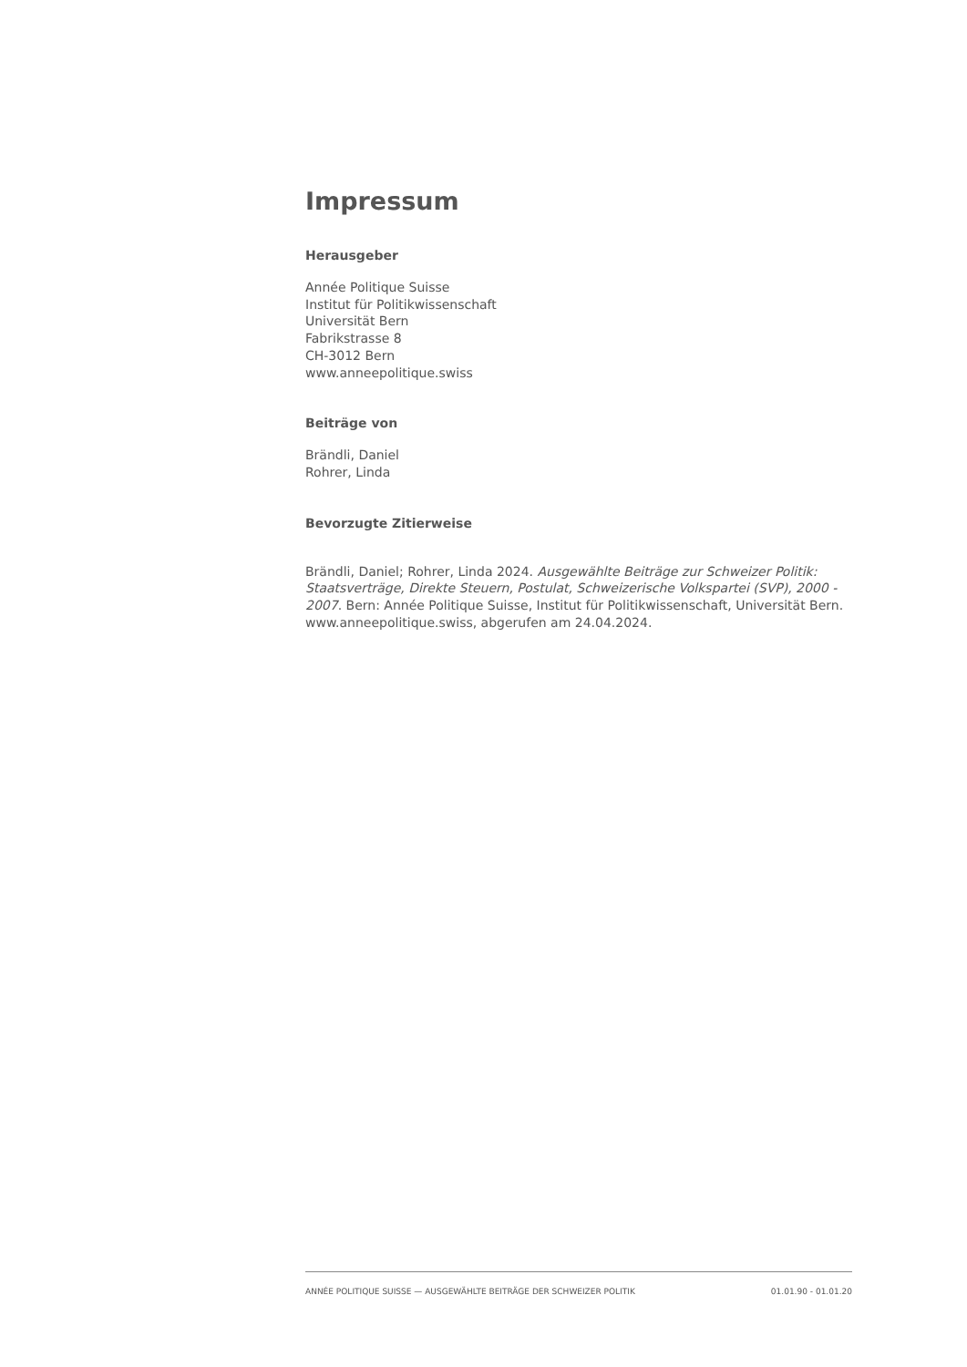Impressum
Herausgeber
Année Politique Suisse
Institut für Politikwissenschaft
Universität Bern
Fabrikstrasse 8
CH-3012 Bern
www.anneepolitique.swiss
Beiträge von
Brändli, Daniel
Rohrer, Linda
Bevorzugte Zitierweise
Brändli, Daniel; Rohrer, Linda 2024. Ausgewählte Beiträge zur Schweizer Politik: Staatsverträge, Direkte Steuern, Postulat, Schweizerische Volkspartei (SVP), 2000 - 2007. Bern: Année Politique Suisse, Institut für Politikwissenschaft, Universität Bern. www.anneepolitique.swiss, abgerufen am 24.04.2024.
ANNÉE POLITIQUE SUISSE — AUSGEWÄHLTE BEITRÄGE DER SCHWEIZER POLITIK 01.01.90 - 01.01.20